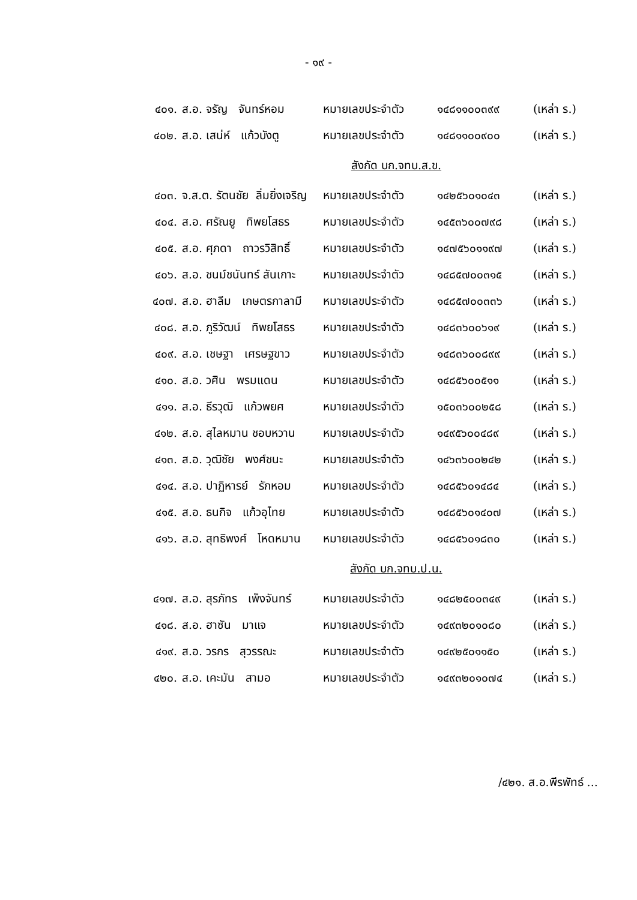- ๑๙ -
| ๔๐๑. | ส.อ. จรัญ จันทร์หอม | หมายเลขประจำตัว | ๑๔๘๑๑๐๐๓๙๙ | (เหล่า ร.) |
| ๔๐๒. | ส.อ. เสน่ห์ แก้วบังตู | หมายเลขประจำตัว | ๑๔๘๑๑๐๐๙๐๐ | (เหล่า ร.) |
| สังกัด บก.จทบ.ส.ข. | | | | |
| ๔๐๓. | จ.ส.ต. รัตนชัย ลิ่มยิ่งเจริญ | หมายเลขประจำตัว | ๑๔๒๕๖๐๑๐๔๓ | (เหล่า ร.) |
| ๔๐๔. | ส.อ. ศรัณยู ทิพยโสธร | หมายเลขประจำตัว | ๑๔๕๓๖๐๐๗๙๘ | (เหล่า ร.) |
| ๔๐๕. | ส.อ. ศุภดา ถาวรวิสิทธิ์ | หมายเลขประจำตัว | ๑๔๗๕๖๐๑๑๙๗ | (เหล่า ร.) |
| ๔๐๖. | ส.อ. ชนม์ชนันทร์ สันเกาะ | หมายเลขประจำตัว | ๑๔๘๕๗๐๐๓๑๕ | (เหล่า ร.) |
| ๔๐๗. | ส.อ. ฮาลีม เกษตรกาลามี | หมายเลขประจำตัว | ๑๔๘๕๗๐๐๓๓๖ | (เหล่า ร.) |
| ๔๐๘. | ส.อ. ภูริวัฒน์ ทิพยโสธร | หมายเลขประจำตัว | ๑๔๘๓๖๐๐๖๑๙ | (เหล่า ร.) |
| ๔๐๙. | ส.อ. เชษฐา เศรษฐขาว | หมายเลขประจำตัว | ๑๔๘๓๖๐๐๘๙๙ | (เหล่า ร.) |
| ๔๑๐. | ส.อ. วศิน พรมแดน | หมายเลขประจำตัว | ๑๔๘๕๖๐๐๕๑๑ | (เหล่า ร.) |
| ๔๑๑. | ส.อ. ธีรวุฒิ แก้วพยศ | หมายเลขประจำตัว | ๑๕๐๓๖๐๐๒๕๘ | (เหล่า ร.) |
| ๔๑๒. | ส.อ. สุไลหมาน ชอบหวาน | หมายเลขประจำตัว | ๑๔๙๕๖๐๐๔๘๙ | (เหล่า ร.) |
| ๔๑๓. | ส.อ. วุฒิชัย พงศ์ชนะ | หมายเลขประจำตัว | ๑๔๖๓๖๐๐๒๔๒ | (เหล่า ร.) |
| ๔๑๔. | ส.อ. ปาฏิหารย์ รักหอม | หมายเลขประจำตัว | ๑๔๘๕๖๐๑๔๘๔ | (เหล่า ร.) |
| ๔๑๕. | ส.อ. ธนกิจ แก้วอุไทย | หมายเลขประจำตัว | ๑๔๘๕๖๐๑๔๐๗ | (เหล่า ร.) |
| ๔๑๖. | ส.อ. สุทธิพงศ์ โหดหมาน | หมายเลขประจำตัว | ๑๔๘๕๖๐๑๘๓๐ | (เหล่า ร.) |
| สังกัด บก.จทบ.ป.น. | | | | |
| ๔๑๗. | ส.อ. สุรภัทร เพ็งจันทร์ | หมายเลขประจำตัว | ๑๔๘๒๕๐๐๓๔๙ | (เหล่า ร.) |
| ๔๑๘. | ส.อ. ฮาซัน มาแจ | หมายเลขประจำตัว | ๑๔๙๓๒๐๑๐๘๐ | (เหล่า ร.) |
| ๔๑๙. | ส.อ. วรกร สุวรรณะ | หมายเลขประจำตัว | ๑๔๙๒๕๐๑๑๕๐ | (เหล่า ร.) |
| ๔๒๐. | ส.อ. เคะมัน สามอ | หมายเลขประจำตัว | ๑๔๙๓๒๐๑๐๗๔ | (เหล่า ร.) |
/๔๒๑. ส.อ.พีรพัทธ์ ...